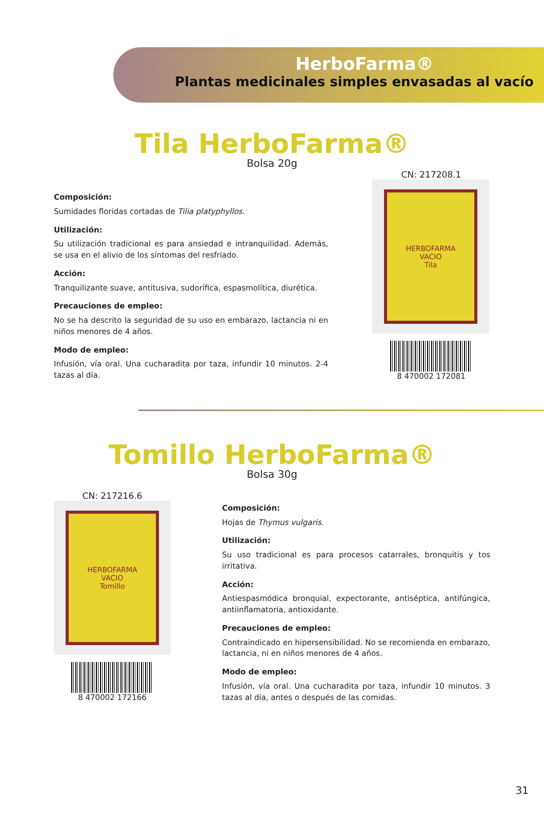HerboFarma®
Plantas medicinales simples envasadas al vacío
Tila HerboFarma®
Bolsa 20g
Composición:
Sumidades floridas cortadas de Tilia platyphyllos.
Utilización:
Su utilización tradicional es para ansiedad e intranquilidad. Además, se usa en el alivio de los síntomas del resfriado.
Acción:
Tranquilizante suave, antitusiva, sudorífica, espasmolítica, diurética.
Precauciones de empleo:
No se ha descrito la seguridad de su uso en embarazo, lactancia ni en niños menores de 4 años.
Modo de empleo:
Infusión, vía oral. Una cucharadita por taza, infundir 10 minutos. 2-4 tazas al día.
CN: 217208.1
HERBOFARMA
VACIO
Tila
8 470002 172081
Tomillo HerboFarma®
Bolsa 30g
CN: 217216.6
HERBOFARMA
VACIO
Tomillo
8 470002 172166
Composición:
Hojas de Thymus vulgaris.
Utilización:
Su uso tradicional es para procesos catarrales, bronquitis y tos irritativa.
Acción:
Antiespasmódica bronquial, expectorante, antiséptica, antifúngica, antiinflamatoria, antioxidante.
Precauciones de empleo:
Contraindicado en hipersensibilidad. No se recomienda en embarazo, lactancia, ni en niños menores de 4 años.
Modo de empleo:
Infusión, vía oral. Una cucharadita por taza, infundir 10 minutos. 3 tazas al día, antes o después de las comidas.
31